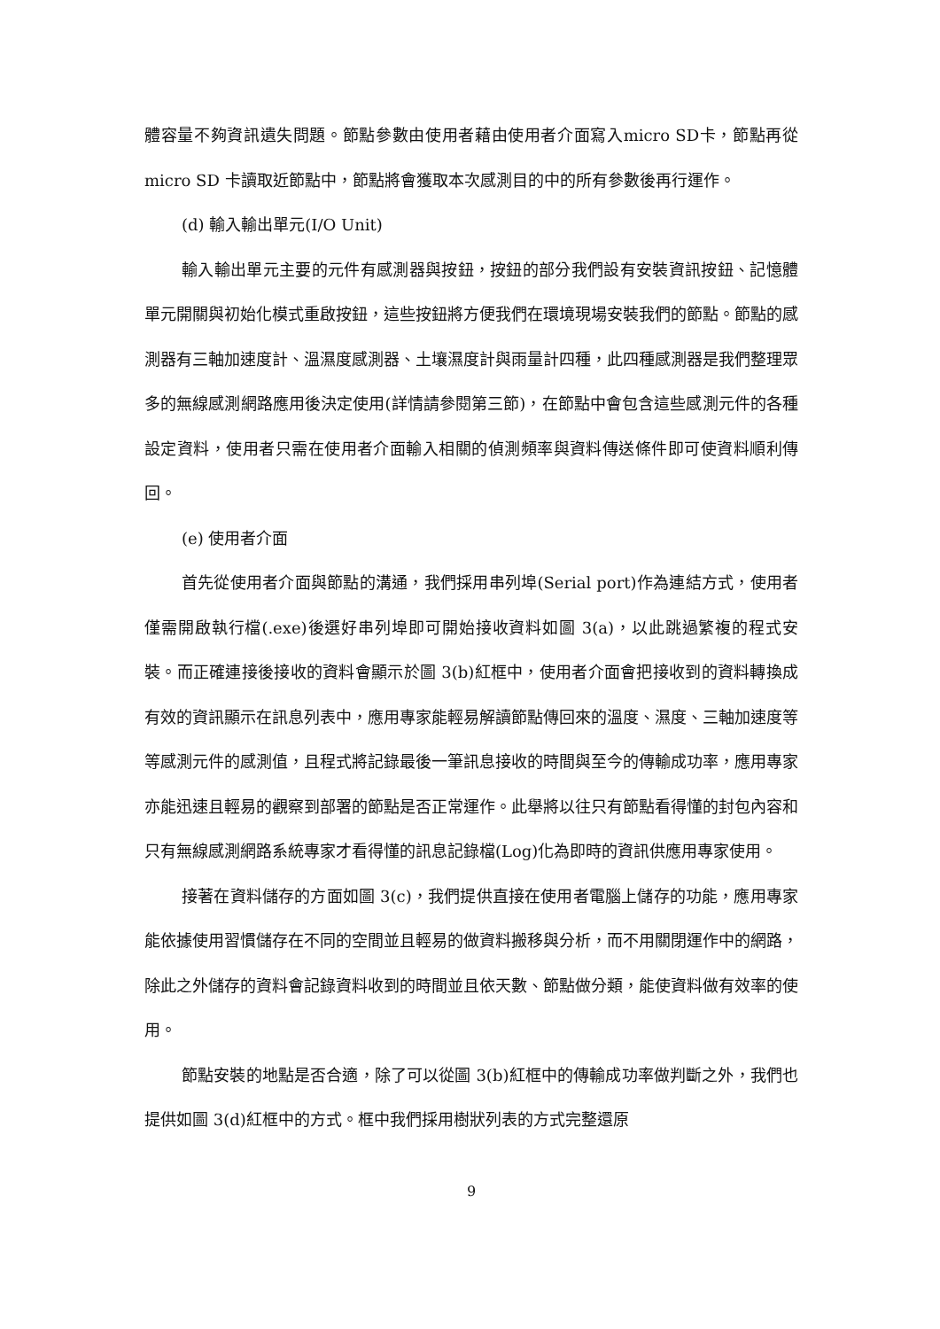體容量不夠資訊遺失問題。節點參數由使用者藉由使用者介面寫入micro SD卡，節點再從 micro SD 卡讀取近節點中，節點將會獲取本次感測目的中的所有參數後再行運作。
(d) 輸入輸出單元(I/O Unit)
輸入輸出單元主要的元件有感測器與按鈕，按鈕的部分我們設有安裝資訊按鈕、記憶體單元開關與初始化模式重啟按鈕，這些按鈕將方便我們在環境現場安裝我們的節點。節點的感測器有三軸加速度計、溫濕度感測器、土壤濕度計與雨量計四種，此四種感測器是我們整理眾多的無線感測網路應用後決定使用(詳情請參閱第三節)，在節點中會包含這些感測元件的各種設定資料，使用者只需在使用者介面輸入相關的偵測頻率與資料傳送條件即可使資料順利傳回。
(e) 使用者介面
首先從使用者介面與節點的溝通，我們採用串列埠(Serial port)作為連結方式，使用者僅需開啟執行檔(.exe)後選好串列埠即可開始接收資料如圖 3(a)，以此跳過繁複的程式安裝。而正確連接後接收的資料會顯示於圖 3(b)紅框中，使用者介面會把接收到的資料轉換成有效的資訊顯示在訊息列表中，應用專家能輕易解讀節點傳回來的溫度、濕度、三軸加速度等等感測元件的感測值，且程式將記錄最後一筆訊息接收的時間與至今的傳輸成功率，應用專家亦能迅速且輕易的觀察到部署的節點是否正常運作。此舉將以往只有節點看得懂的封包內容和只有無線感測網路系統專家才看得懂的訊息記錄檔(Log)化為即時的資訊供應用專家使用。
接著在資料儲存的方面如圖 3(c)，我們提供直接在使用者電腦上儲存的功能，應用專家能依據使用習慣儲存在不同的空間並且輕易的做資料搬移與分析，而不用關閉運作中的網路，除此之外儲存的資料會記錄資料收到的時間並且依天數、節點做分類，能使資料做有效率的使用。
節點安裝的地點是否合適，除了可以從圖 3(b)紅框中的傳輸成功率做判斷之外，我們也提供如圖 3(d)紅框中的方式。框中我們採用樹狀列表的方式完整還原
9